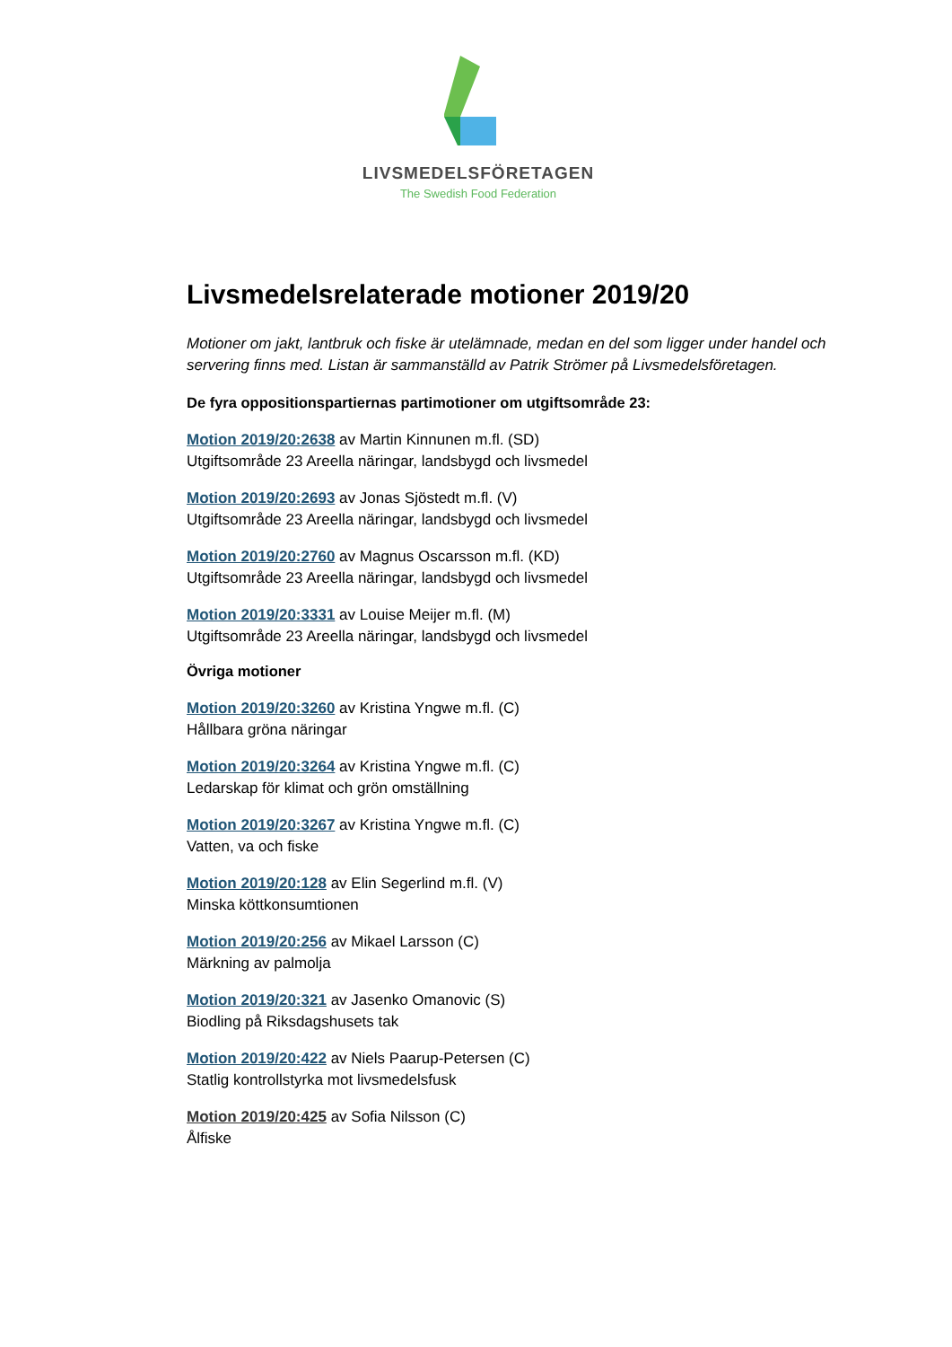LIVSMEDELSFÖRETAGEN
The Swedish Food Federation
Livsmedelsrelaterade motioner 2019/20
Motioner om jakt, lantbruk och fiske är utelämnade, medan en del som ligger under handel och servering finns med. Listan är sammanställd av Patrik Strömer på Livsmedelsföretagen.
De fyra oppositionspartiernas partimotioner om utgiftsområde 23:
Motion 2019/20:2638 av Martin Kinnunen m.fl. (SD)
Utgiftsområde 23 Areella näringar, landsbygd och livsmedel
Motion 2019/20:2693 av Jonas Sjöstedt m.fl. (V)
Utgiftsområde 23 Areella näringar, landsbygd och livsmedel
Motion 2019/20:2760 av Magnus Oscarsson m.fl. (KD)
Utgiftsområde 23 Areella näringar, landsbygd och livsmedel
Motion 2019/20:3331 av Louise Meijer m.fl. (M)
Utgiftsområde 23 Areella näringar, landsbygd och livsmedel
Övriga motioner
Motion 2019/20:3260 av Kristina Yngwe m.fl. (C)
Hållbara gröna näringar
Motion 2019/20:3264 av Kristina Yngwe m.fl. (C)
Ledarskap för klimat och grön omställning
Motion 2019/20:3267 av Kristina Yngwe m.fl. (C)
Vatten, va och fiske
Motion 2019/20:128 av Elin Segerlind m.fl. (V)
Minska köttkonsumtionen
Motion 2019/20:256 av Mikael Larsson (C)
Märkning av palmolja
Motion 2019/20:321 av Jasenko Omanovic (S)
Biodling på Riksdagshusets tak
Motion 2019/20:422 av Niels Paarup-Petersen (C)
Statlig kontrollstyrka mot livsmedelsfusk
Motion 2019/20:425 av Sofia Nilsson (C)
Ålfiske